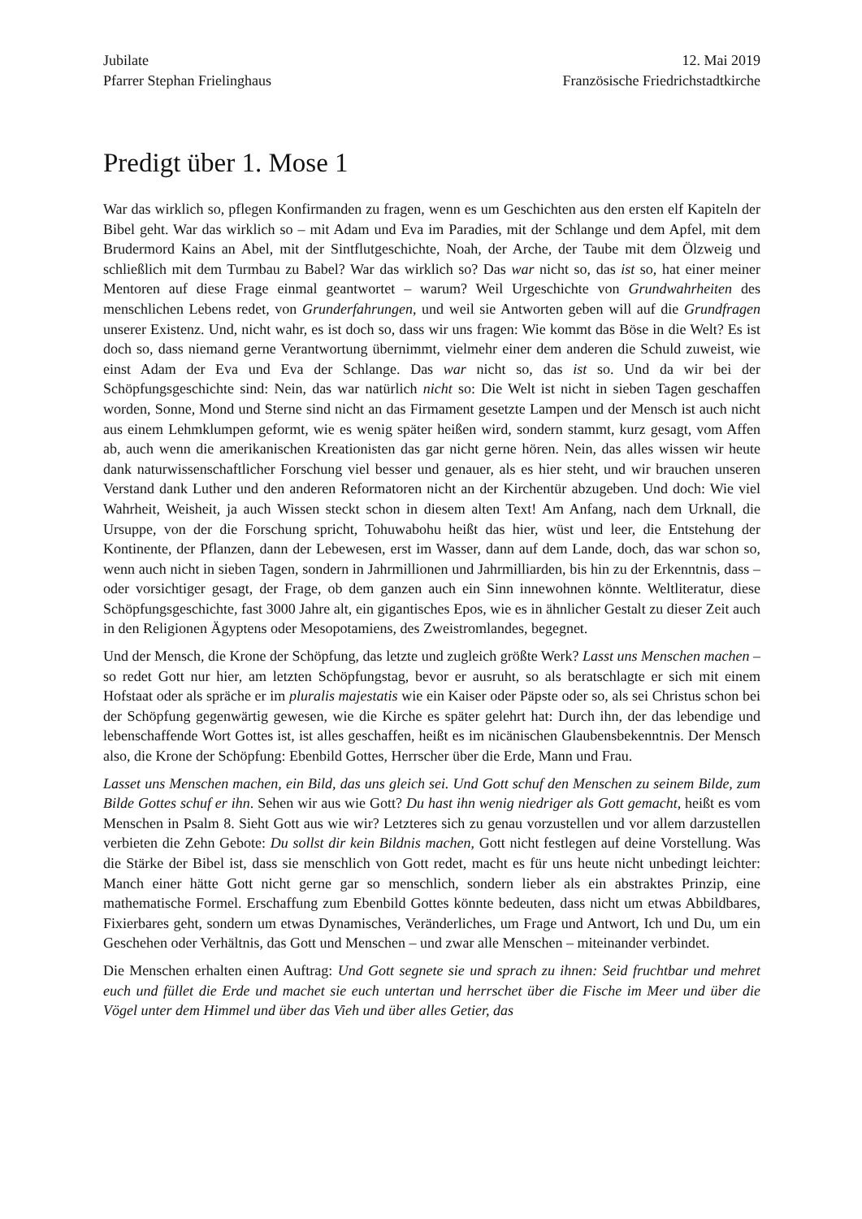Jubilate
Pfarrer Stephan Frielinghaus
12. Mai 2019
Französische Friedrichstadtkirche
Predigt über 1. Mose 1
War das wirklich so, pflegen Konfirmanden zu fragen, wenn es um Geschichten aus den ersten elf Kapiteln der Bibel geht. War das wirklich so – mit Adam und Eva im Paradies, mit der Schlange und dem Apfel, mit dem Brudermord Kains an Abel, mit der Sintflutgeschichte, Noah, der Arche, der Taube mit dem Ölzweig und schließlich mit dem Turmbau zu Babel? War das wirklich so? Das war nicht so, das ist so, hat einer meiner Mentoren auf diese Frage einmal geantwortet – warum? Weil Urgeschichte von Grundwahrheiten des menschlichen Lebens redet, von Grunderfahrungen, und weil sie Antworten geben will auf die Grundfragen unserer Existenz. Und, nicht wahr, es ist doch so, dass wir uns fragen: Wie kommt das Böse in die Welt? Es ist doch so, dass niemand gerne Verantwortung übernimmt, vielmehr einer dem anderen die Schuld zuweist, wie einst Adam der Eva und Eva der Schlange. Das war nicht so, das ist so. Und da wir bei der Schöpfungsgeschichte sind: Nein, das war natürlich nicht so: Die Welt ist nicht in sieben Tagen geschaffen worden, Sonne, Mond und Sterne sind nicht an das Firmament gesetzte Lampen und der Mensch ist auch nicht aus einem Lehmklumpen geformt, wie es wenig später heißen wird, sondern stammt, kurz gesagt, vom Affen ab, auch wenn die amerikanischen Kreationisten das gar nicht gerne hören. Nein, das alles wissen wir heute dank naturwissenschaftlicher Forschung viel besser und genauer, als es hier steht, und wir brauchen unseren Verstand dank Luther und den anderen Reformatoren nicht an der Kirchentür abzugeben. Und doch: Wie viel Wahrheit, Weisheit, ja auch Wissen steckt schon in diesem alten Text! Am Anfang, nach dem Urknall, die Ursuppe, von der die Forschung spricht, Tohuwabohu heißt das hier, wüst und leer, die Entstehung der Kontinente, der Pflanzen, dann der Lebewesen, erst im Wasser, dann auf dem Lande, doch, das war schon so, wenn auch nicht in sieben Tagen, sondern in Jahrmillionen und Jahrmilliarden, bis hin zu der Erkenntnis, dass – oder vorsichtiger gesagt, der Frage, ob dem ganzen auch ein Sinn innewohnen könnte. Weltliteratur, diese Schöpfungsgeschichte, fast 3000 Jahre alt, ein gigantisches Epos, wie es in ähnlicher Gestalt zu dieser Zeit auch in den Religionen Ägyptens oder Mesopotamiens, des Zweistromlandes, begegnet.
Und der Mensch, die Krone der Schöpfung, das letzte und zugleich größte Werk? Lasst uns Menschen machen – so redet Gott nur hier, am letzten Schöpfungstag, bevor er ausruht, so als beratschlagte er sich mit einem Hofstaat oder als spräche er im pluralis majestatis wie ein Kaiser oder Päpste oder so, als sei Christus schon bei der Schöpfung gegenwärtig gewesen, wie die Kirche es später gelehrt hat: Durch ihn, der das lebendige und lebenschaffende Wort Gottes ist, ist alles geschaffen, heißt es im nicänischen Glaubensbekenntnis. Der Mensch also, die Krone der Schöpfung: Ebenbild Gottes, Herrscher über die Erde, Mann und Frau.
Lasset uns Menschen machen, ein Bild, das uns gleich sei. Und Gott schuf den Menschen zu seinem Bilde, zum Bilde Gottes schuf er ihn. Sehen wir aus wie Gott? Du hast ihn wenig niedriger als Gott gemacht, heißt es vom Menschen in Psalm 8. Sieht Gott aus wie wir? Letzteres sich zu genau vorzustellen und vor allem darzustellen verbieten die Zehn Gebote: Du sollst dir kein Bildnis machen, Gott nicht festlegen auf deine Vorstellung. Was die Stärke der Bibel ist, dass sie menschlich von Gott redet, macht es für uns heute nicht unbedingt leichter: Manch einer hätte Gott nicht gerne gar so menschlich, sondern lieber als ein abstraktes Prinzip, eine mathematische Formel. Erschaffung zum Ebenbild Gottes könnte bedeuten, dass nicht um etwas Abbildbares, Fixierbares geht, sondern um etwas Dynamisches, Veränderliches, um Frage und Antwort, Ich und Du, um ein Geschehen oder Verhältnis, das Gott und Menschen – und zwar alle Menschen – miteinander verbindet.
Die Menschen erhalten einen Auftrag: Und Gott segnete sie und sprach zu ihnen: Seid fruchtbar und mehret euch und füllet die Erde und machet sie euch untertan und herrschet über die Fische im Meer und über die Vögel unter dem Himmel und über das Vieh und über alles Getier, das